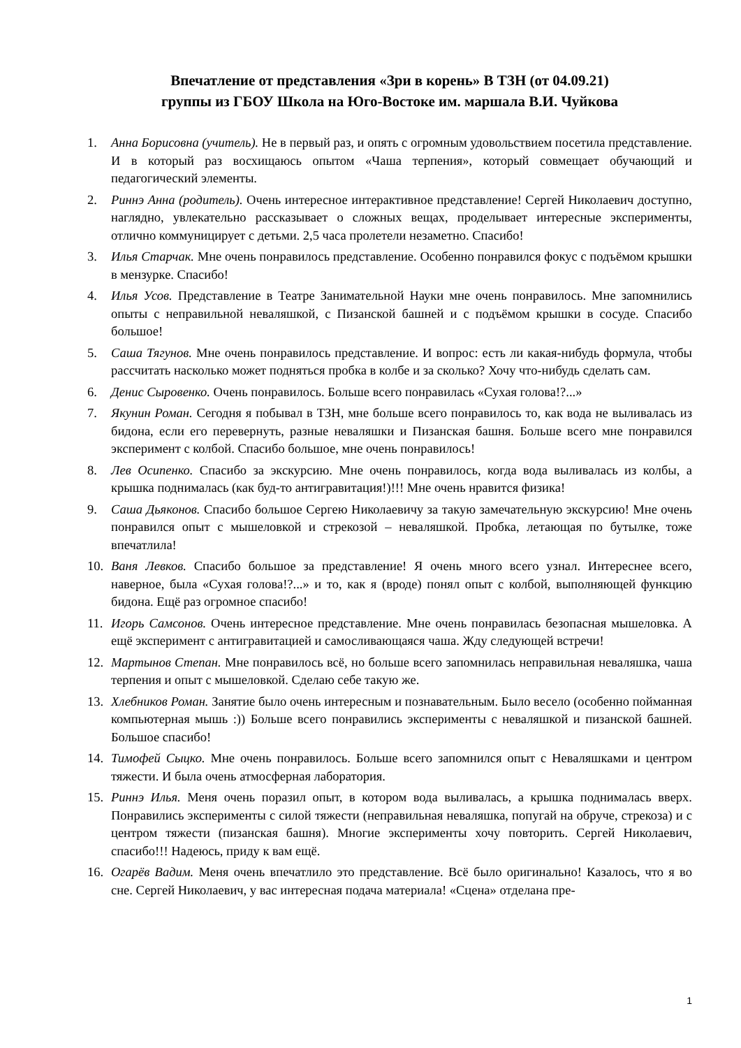Впечатление от представления «Зри в корень» В ТЗН (от 04.09.21)
группы из ГБОУ Школа на Юго-Востоке им. маршала В.И. Чуйкова
1. Анна Борисовна (учитель). Не в первый раз, и опять с огромным удовольствием посетила представление. И в который раз восхищаюсь опытом «Чаша терпения», который совмещает обучающий и педагогический элементы.
2. Риннэ Анна (родитель). Очень интересное интерактивное представление! Сергей Николаевич доступно, наглядно, увлекательно рассказывает о сложных вещах, проделывает интересные эксперименты, отлично коммуницирует с детьми. 2,5 часа пролетели незаметно. Спасибо!
3. Илья Старчак. Мне очень понравилось представление. Особенно понравился фокус с подъёмом крышки в мензурке. Спасибо!
4. Илья Усов. Представление в Театре Занимательной Науки мне очень понравилось. Мне запомнились опыты с неправильной неваляшкой, с Пизанской башней и с подъёмом крышки в сосуде. Спасибо большое!
5. Саша Тягунов. Мне очень понравилось представление. И вопрос: есть ли какая-нибудь формула, чтобы рассчитать насколько может подняться пробка в колбе и за сколько? Хочу что-нибудь сделать сам.
6. Денис Сыровенко. Очень понравилось. Больше всего понравилась «Сухая голова!?...»
7. Якунин Роман. Сегодня я побывал в ТЗН, мне больше всего понравилось то, как вода не выливалась из бидона, если его перевернуть, разные неваляшки и Пизанская башня. Больше всего мне понравился эксперимент с колбой. Спасибо большое, мне очень понравилось!
8. Лев Осипенко. Спасибо за экскурсию. Мне очень понравилось, когда вода выливалась из колбы, а крышка поднималась (как буд-то антигравитация!)!!! Мне очень нравится физика!
9. Саша Дьяконов. Спасибо большое Сергею Николаевичу за такую замечательную экскурсию! Мне очень понравился опыт с мышеловкой и стрекозой – неваляшкой. Пробка, летающая по бутылке, тоже впечатлила!
10. Ваня Левков. Спасибо большое за представление! Я очень много всего узнал. Интереснее всего, наверное, была «Сухая голова!?...» и то, как я (вроде) понял опыт с колбой, выполняющей функцию бидона. Ещё раз огромное спасибо!
11. Игорь Самсонов. Очень интересное представление. Мне очень понравилась безопасная мышеловка. А ещё эксперимент с антигравитацией и самосливающаяся чаша. Жду следующей встречи!
12. Мартынов Степан. Мне понравилось всё, но больше всего запомнилась неправильная неваляшка, чаша терпения и опыт с мышеловкой. Сделаю себе такую же.
13. Хлебников Роман. Занятие было очень интересным и познавательным. Было весело (особенно пойманная компьютерная мышь :)) Больше всего понравились эксперименты с неваляшкой и пизанской башней. Большое спасибо!
14. Тимофей Сыцко. Мне очень понравилось. Больше всего запомнился опыт с Неваляшками и центром тяжести. И была очень атмосферная лаборатория.
15. Риннэ Илья. Меня очень поразил опыт, в котором вода выливалась, а крышка поднималась вверх. Понравились эксперименты с силой тяжести (неправильная неваляшка, попугай на обруче, стрекоза) и с центром тяжести (пизанская башня). Многие эксперименты хочу повторить. Сергей Николаевич, спасибо!!! Надеюсь, приду к вам ещё.
16. Огарёв Вадим. Меня очень впечатлило это представление. Всё было оригинально! Казалось, что я во сне. Сергей Николаевич, у вас интересная подача материала! «Сцена» отделана пре-
1